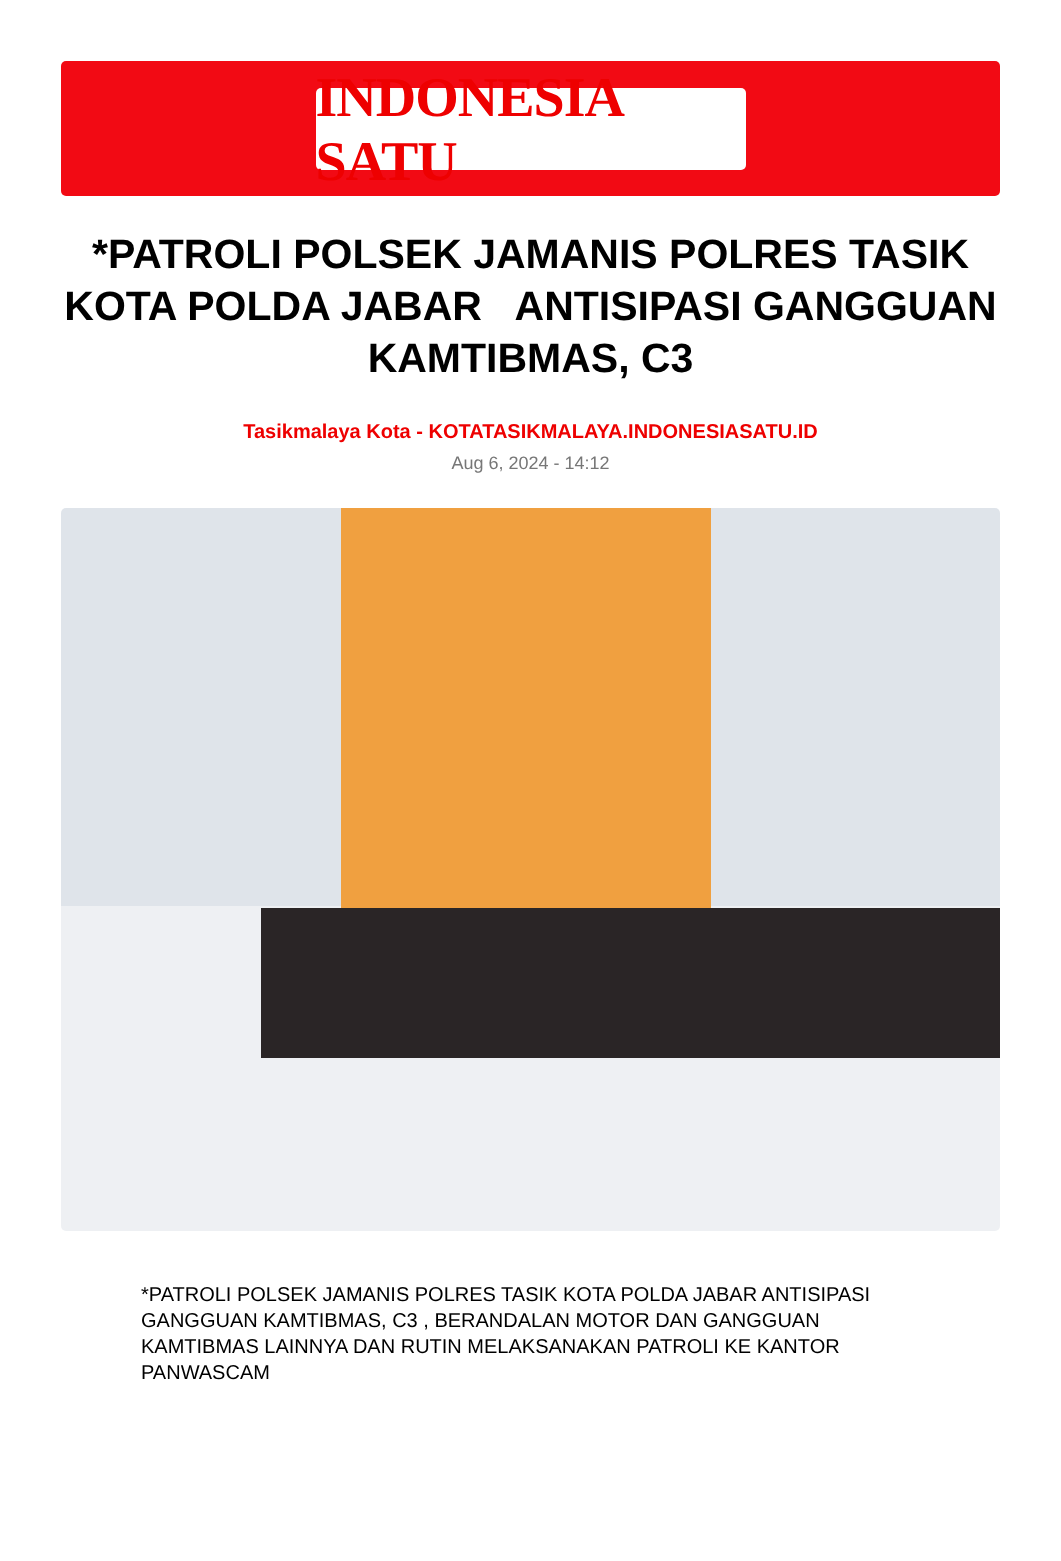INDONESIA SATU
*PATROLI POLSEK JAMANIS POLRES TASIK KOTA POLDA JABAR ANTISIPASI GANGGUAN KAMTIBMAS, C3
Tasikmalaya Kota - KOTATASIKMALAYA.INDONESIASATU.ID
Aug 6, 2024 - 14:12
*PATROLI POLSEK JAMANIS POLRES TASIK KOTA POLDA JABAR ANTISIPASI GANGGUAN KAMTIBMAS, C3 , BERANDALAN MOTOR DAN GANGGUAN KAMTIBMAS LAINNYA DAN RUTIN MELAKSANAKAN PATROLI KE KANTOR PANWASCAM